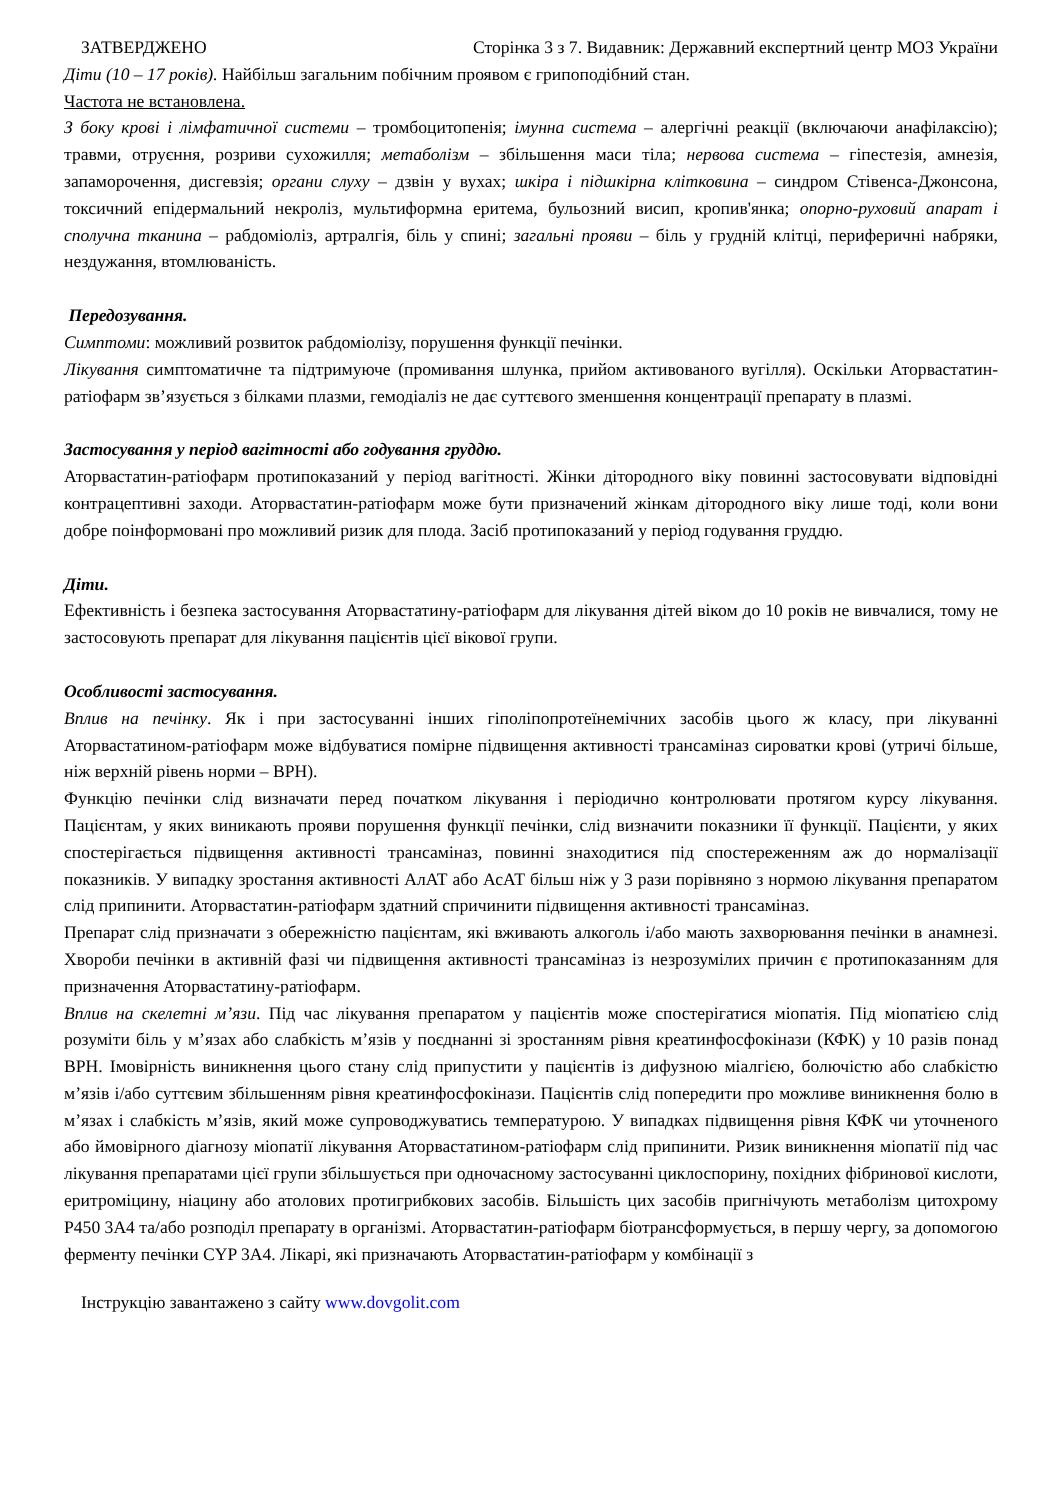ЗАТВЕРДЖЕНО Сторінка 3 з 7. Видавник: Державний експертний центр МОЗ України
Діти (10 – 17 років). Найбільш загальним побічним проявом є грипоподібний стан.
Частота не встановлена.
З боку крові і лімфатичної системи – тромбоцитопенія; імунна система – алергічні реакції (включаючи анафілаксію); травми, отруєння, розриви сухожилля; метаболізм – збільшення маси тіла; нервова система – гіпестезія, амнезія, запаморочення, дисгевзія; органи слуху – дзвін у вухах; шкіра і підшкірна клітковина – синдром Стівенса-Джонсона, токсичний епідермальний некроліз, мультиформна еритема, бульозний висип, кропив'янка; опорно-руховий апарат і сполучна тканина – рабдоміоліз, артралгія, біль у спині; загальні прояви – біль у грудній клітці, периферичні набряки, нездужання, втомлюваність.
Передозування.
Симптоми: можливий розвиток рабдоміолізу, порушення функції печінки.
Лікування симптоматичне та підтримуюче (промивання шлунка, прийом активованого вугілля). Оскільки Аторвастатин-ратіофарм зв’язується з білками плазми, гемодіаліз не дає суттєвого зменшення концентрації препарату в плазмі.
Застосування у період вагітності або годування груддю.
Аторвастатин-ратіофарм протипоказаний у період вагітності. Жінки дітородного віку повинні застосовувати відповідні контрацептивні заходи. Аторвастатин-ратіофарм може бути призначений жінкам дітородного віку лише тоді, коли вони добре поінформовані про можливий ризик для плода. Засіб протипоказаний у період годування груддю.
Діти.
Ефективність і безпека застосування Аторвастатину-ратіофарм для лікування дітей віком до 10 років не вивчалися, тому не застосовують препарат для лікування пацієнтів цієї вікової групи.
Особливості застосування.
Вплив на печінку. Як і при застосуванні інших гіполіпопротеїнемічних засобів цього ж класу, при лікуванні Аторвастатином-ратіофарм може відбуватися помірне підвищення активності трансаміназ сироватки крові (утричі більше, ніж верхній рівень норми – ВРН).
Функцію печінки слід визначати перед початком лікування і періодично контролювати протягом курсу лікування. Пацієнтам, у яких виникають прояви порушення функції печінки, слід визначити показники її функції. Пацієнти, у яких спостерігається підвищення активності трансаміназ, повинні знаходитися під спостереженням аж до нормалізації показників. У випадку зростання активності АлАТ або АсАТ більш ніж у 3 рази порівняно з нормою лікування препаратом слід припинити. Аторвастатин-ратіофарм здатний спричинити підвищення активності трансаміназ.
Препарат слід призначати з обережністю пацієнтам, які вживають алкоголь і/або мають захворювання печінки в анамнезі. Хвороби печінки в активній фазі чи підвищення активності трансаміназ із незрозумілих причин є протипоказанням для призначення Аторвастатину-ратіофарм.
Вплив на скелетні м’язи. Під час лікування препаратом у пацієнтів може спостерігатися міопатія. Під міопатією слід розуміти біль у м’язах або слабкість м’язів у поєднанні зі зростанням рівня креатинфосфокінази (КФК) у 10 разів понад ВРН. Імовірність виникнення цього стану слід припустити у пацієнтів із дифузною міалгією, болючістю або слабкістю м’язів і/або суттєвим збільшенням рівня креатинфосфокінази. Пацієнтів слід попередити про можливе виникнення болю в м’язах і слабкість м’язів, який може супроводжуватись температурою. У випадках підвищення рівня КФК чи уточненого або ймовірного діагнозу міопатії лікування Аторвастатином-ратіофарм слід припинити. Ризик виникнення міопатії під час лікування препаратами цієї групи збільшується при одночасному застосуванні циклоспорину, похідних фібринової кислоти, еритроміцину, ніацину або атолових протигрибкових засобів. Більшість цих засобів пригнічують метаболізм цитохрому Р450 3А4 та/або розподіл препарату в організмі. Аторвастатин-ратіофарм біотрансформується, в першу чергу, за допомогою ферменту печінки CYP 3A4. Лікарі, які призначають Аторвастатин-ратіофарм у комбінації з
Інструкцію завантажено з сайту www.dovgolit.com